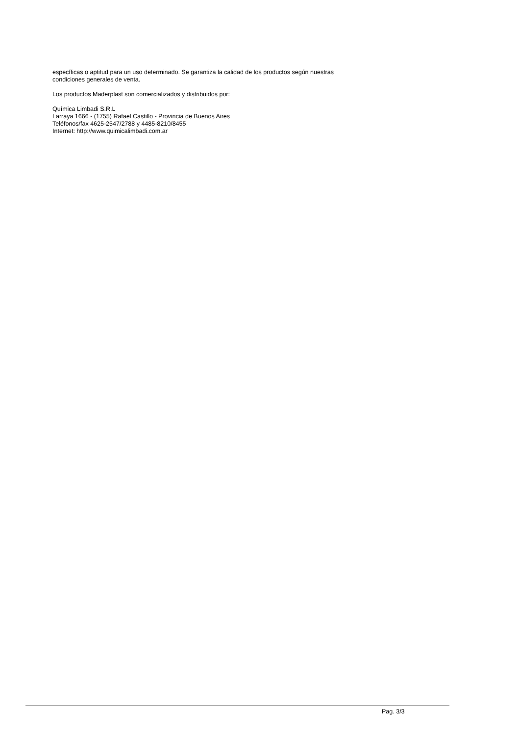específicas o aptitud para un uso determinado. Se garantiza la calidad de los productos según nuestras
condiciones generales de venta.
Los productos Maderplast son comercializados y distribuidos por:
Química Limbadi S.R.L
Larraya 1666 - (1755) Rafael Castillo - Provincia de Buenos Aires
Teléfonos/fax 4625-2547/2788 y 4485-8210/8455
Internet: http://www.quimicalimbadi.com.ar
Pag. 3/3